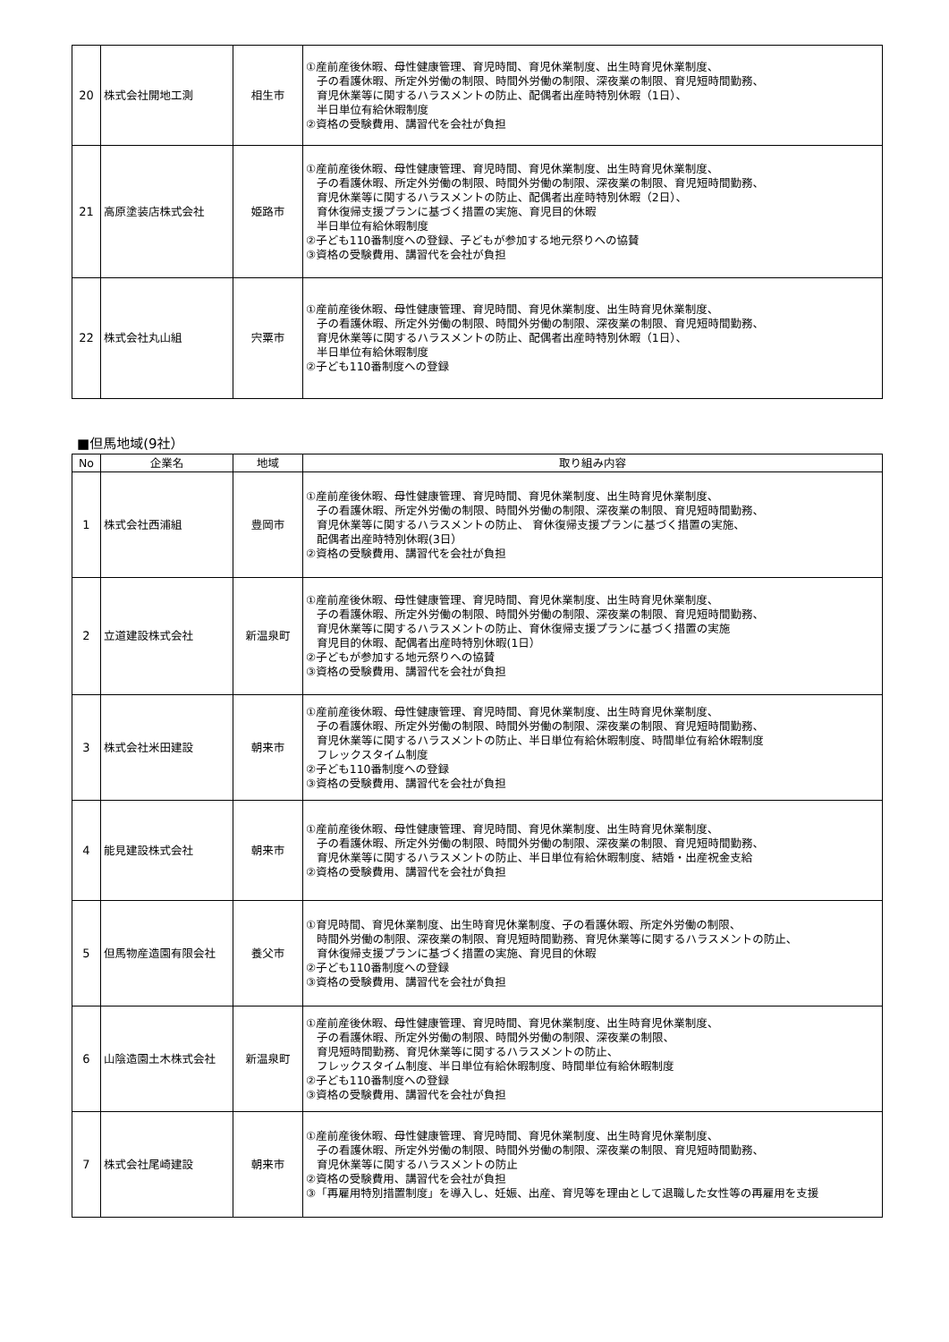| 20 | 株式会社開地工測 | 相生市 | ①産前産後休暇、母性健康管理、育児時間、育児休業制度、出生時育児休業制度、 子の看護休暇、所定外労働の制限、時間外労働の制限、深夜業の制限、育児短時間勤務、 育児休業等に関するハラスメントの防止、配偶者出産時特別休暇（1日）、 半日単位有給休暇制度 ②資格の受験費用、講習代を会社が負担 |
| 21 | 高原塗装店株式会社 | 姫路市 | ①産前産後休暇、母性健康管理、育児時間、育児休業制度、出生時育児休業制度、 子の看護休暇、所定外労働の制限、時間外労働の制限、深夜業の制限、育児短時間勤務、 育児休業等に関するハラスメントの防止、配偶者出産時特別休暇（2日）、 育休復帰支援プランに基づく措置の実施、育児目的休暇 半日単位有給休暇制度 ②子ども110番制度への登録、子どもが参加する地元祭りへの協賛 ③資格の受験費用、講習代を会社が負担 |
| 22 | 株式会社丸山組 | 宍粟市 | ①産前産後休暇、母性健康管理、育児時間、育児休業制度、出生時育児休業制度、 子の看護休暇、所定外労働の制限、時間外労働の制限、深夜業の制限、育児短時間勤務、 育児休業等に関するハラスメントの防止、配偶者出産時特別休暇（1日）、 半日単位有給休暇制度 ②子ども110番制度への登録 |
■但馬地域(9社）
| No | 企業名 | 地域 | 取り組み内容 |
| --- | --- | --- | --- |
| 1 | 株式会社西浦組 | 豊岡市 | ①産前産後休暇、母性健康管理、育児時間、育児休業制度、出生時育児休業制度、 子の看護休暇、所定外労働の制限、時間外労働の制限、深夜業の制限、育児短時間勤務、 育児休業等に関するハラスメントの防止、 育休復帰支援プランに基づく措置の実施、 配偶者出産時特別休暇(3日） ②資格の受験費用、講習代を会社が負担 |
| 2 | 立道建設株式会社 | 新温泉町 | ①産前産後休暇、母性健康管理、育児時間、育児休業制度、出生時育児休業制度、 子の看護休暇、所定外労働の制限、時間外労働の制限、深夜業の制限、育児短時間勤務、 育児休業等に関するハラスメントの防止、育休復帰支援プランに基づく措置の実施 育児目的休暇、配偶者出産時特別休暇(1日） ②子どもが参加する地元祭りへの協賛 ③資格の受験費用、講習代を会社が負担 |
| 3 | 株式会社米田建設 | 朝来市 | ①産前産後休暇、母性健康管理、育児時間、育児休業制度、出生時育児休業制度、 子の看護休暇、所定外労働の制限、時間外労働の制限、深夜業の制限、育児短時間勤務、 育児休業等に関するハラスメントの防止、半日単位有給休暇制度、時間単位有給休暇制度 フレックスタイム制度 ②子ども110番制度への登録 ③資格の受験費用、講習代を会社が負担 |
| 4 | 能見建設株式会社 | 朝来市 | ①産前産後休暇、母性健康管理、育児時間、育児休業制度、出生時育児休業制度、 子の看護休暇、所定外労働の制限、時間外労働の制限、深夜業の制限、育児短時間勤務、 育児休業等に関するハラスメントの防止、半日単位有給休暇制度、結婚・出産祝金支給 ②資格の受験費用、講習代を会社が負担 |
| 5 | 但馬物産造園有限会社 | 養父市 | ①育児時間、育児休業制度、出生時育児休業制度、子の看護休暇、所定外労働の制限、 時間外労働の制限、深夜業の制限、育児短時間勤務、育児休業等に関するハラスメントの防止、 育休復帰支援プランに基づく措置の実施、育児目的休暇 ②子ども110番制度への登録 ③資格の受験費用、講習代を会社が負担 |
| 6 | 山陰造園土木株式会社 | 新温泉町 | ①産前産後休暇、母性健康管理、育児時間、育児休業制度、出生時育児休業制度、 子の看護休暇、所定外労働の制限、時間外労働の制限、深夜業の制限、 育児短時間勤務、育児休業等に関するハラスメントの防止、 フレックスタイム制度、半日単位有給休暇制度、時間単位有給休暇制度 ②子ども110番制度への登録 ③資格の受験費用、講習代を会社が負担 |
| 7 | 株式会社尾崎建設 | 朝来市 | ①産前産後休暇、母性健康管理、育児時間、育児休業制度、出生時育児休業制度、 子の看護休暇、所定外労働の制限、時間外労働の制限、深夜業の制限、育児短時間勤務、 育児休業等に関するハラスメントの防止 ②資格の受験費用、講習代を会社が負担 ③「再雇用特別措置制度」を導入し、妊娠、出産、育児等を理由として退職した女性等の再雇用を支援 |